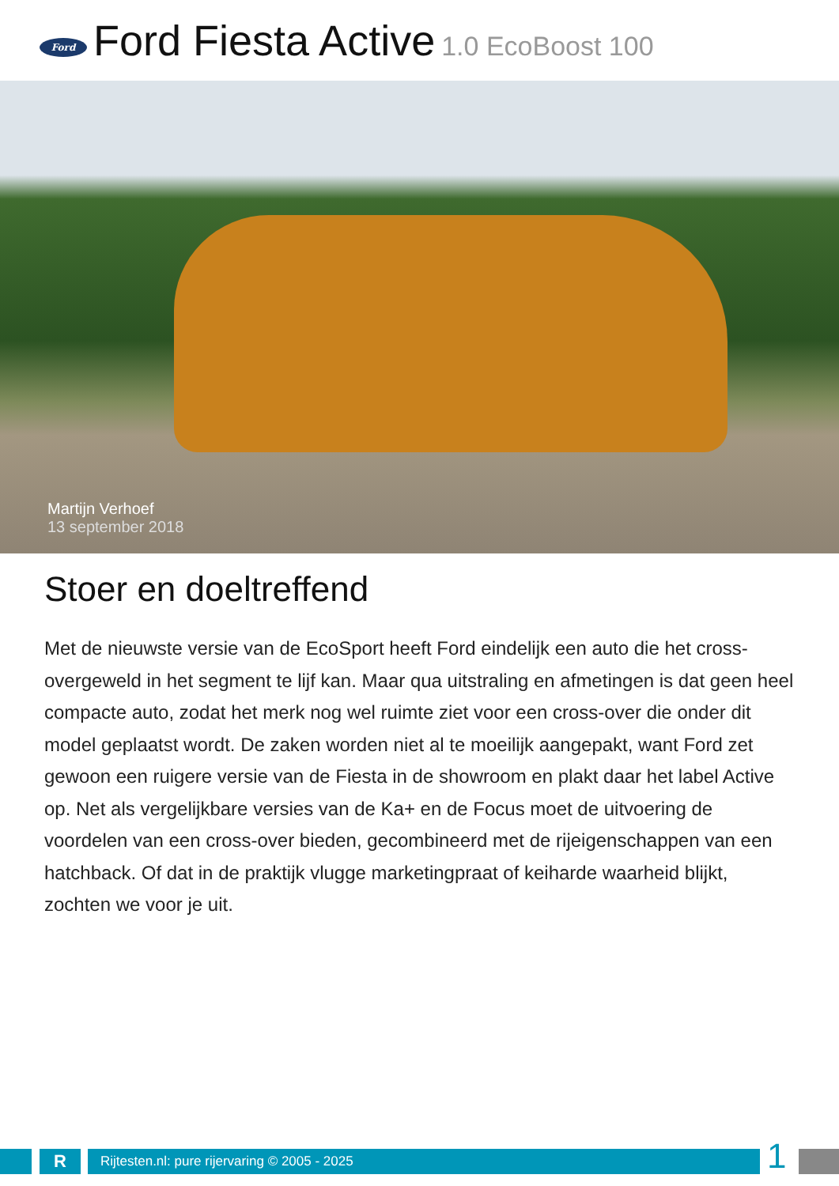Ford
Ford Fiesta Active 1.0 EcoBoost 100
Martijn Verhoef
13 september 2018
Stoer en doeltreffend
Met de nieuwste versie van de EcoSport heeft Ford eindelijk een auto die het cross-overgeweld in het segment te lijf kan. Maar qua uitstraling en afmetingen is dat geen heel compacte auto, zodat het merk nog wel ruimte ziet voor een cross-over die onder dit model geplaatst wordt. De zaken worden niet al te moeilijk aangepakt, want Ford zet gewoon een ruigere versie van de Fiesta in de showroom en plakt daar het label Active op. Net als vergelijkbare versies van de Ka+ en de Focus moet de uitvoering de voordelen van een cross-over bieden, gecombineerd met de rijeigenschappen van een hatchback. Of dat in de praktijk vlugge marketingpraat of keiharde waarheid blijkt, zochten we voor je uit.
R Rijtesten.nl: pure rijervaring © 2005 - 2025 1